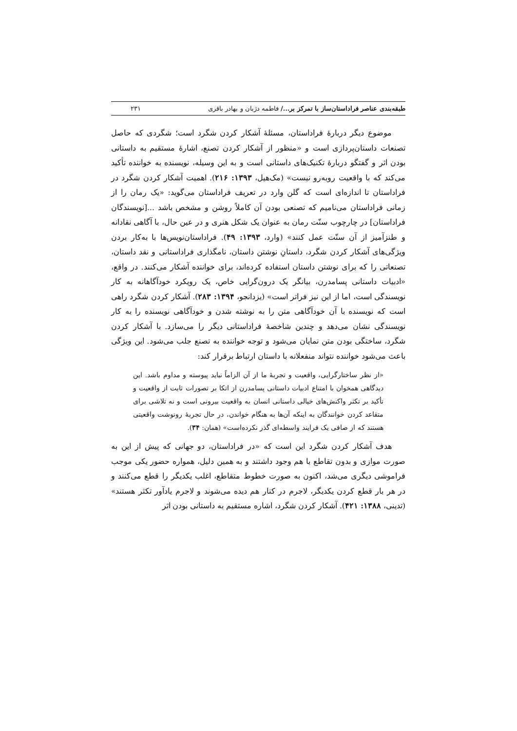طبقه‌بندی عناصر فراداستان‌ساز با تمرکز بر.../ فاطمه دژبان و بهادر باقری ۲۳۱
موضوع دیگر دربارهٔ فراداستان، مسئلهٔ آشکار کردن شگرد است؛ شگردی که حاصل تصنعات داستان‌پردازی است و «منظور از آشکار کردن تصنع، اشارهٔ مستقیم به داستانی بودن اثر و گفتگو دربارهٔ تکنیک‌های داستانی است و به این وسیله، نویسنده به خواننده تأکید می‌کند که با واقعیت روبه‌رو نیست» (مک‌هیل، ۱۳۹۳: ۲۱۶). اهمیت آشکار کردن شگرد در فراداستان تا اندازه‌ای است که گلن وارد در تعریف فراداستان می‌گوید: «یک رمان را از زمانی فراداستان می‌نامیم که تصنعی بودن آن کاملاً روشن و مشخص باشد ...[نویسندگان فراداستان] در چارچوب سنّت رمان به عنوان یک شکل هنری و در عین حال، با آگاهی نقادانه و طنزآمیز از آن سنّت عمل کنند» (وارد، ۱۳۹۳: ۴۹). فراداستان‌نویس‌ها با به‌کار بردن ویژگی‌های آشکار کردن شگرد، داستانِ نوشتن داستان، نامگذاری فراداستانی و نقد داستان، تصنعاتی را که برای نوشتن داستان استفاده کرده‌اند، برای خواننده آشکار می‌کنند. در واقع، «ادبیات داستانی پسامدرن، بیانگر یک درون‌گرایی خاص، یک رویکرد خودآگاهانه به کار نویسندگی است، اما از این نیز فراتر است» (یزدانجو، ۱۳۹۴: ۲۸۳). آشکار کردن شگرد راهی است که نویسنده با آن خودآگاهی متن را به نوشته شدن و خودآگاهی نویسنده را به کار نویسندگی نشان می‌دهد و چندین شاخصهٔ فراداستانی دیگر را می‌سازد. با آشکار کردن شگرد، ساختگی بودن متن نمایان می‌شود و توجه خواننده به تصنع جلب می‌شود. این ویژگی باعث می‌شود خواننده نتواند منفعلانه با داستان ارتباط برقرار کند:
«از نظر ساختارگرایی، واقعیت و تجربهٔ ما از آن الزاماً نباید پیوسته و مداوم باشد. این دیدگاهی همخوان با امتناع ادبیات داستانی پسامدرن از اتکا بر تصورات ثابت از واقعیت و تأکید بر تکثر واکنش‌های خیالی داستانی انسان به واقعیت بیرونی است و نه تلاشی برای متقاعد کردن خوانندگان به اینکه آن‌ها به هنگام خواندن، در حال تجربهٔ رونوشت واقعیتی هستند که از صافی یک فرایند واسطه‌ای گذر نکرده‌است» (همان: ۳۴).
هدف آشکار کردن شگرد این است که «در فراداستان، دو جهانی که پیش از این به صورت موازی و بدون تقاطع با هم وجود داشتند و به همین دلیل، همواره حضور یکی موجب فراموشی دیگری می‌شد، اکنون به صورت خطوط متقاطع، اغلب یکدیگر را قطع می‌کنند و در هر بار قطع کردن یکدیگر، لاجرم در کنار هم دیده می‌شوند و لاجرم یادآور تکثر هستند» (تدینی، ۱۳۸۸: ۴۲۱). آشکار کردن شگرد، اشاره مستقیم به داستانی بودن اثر